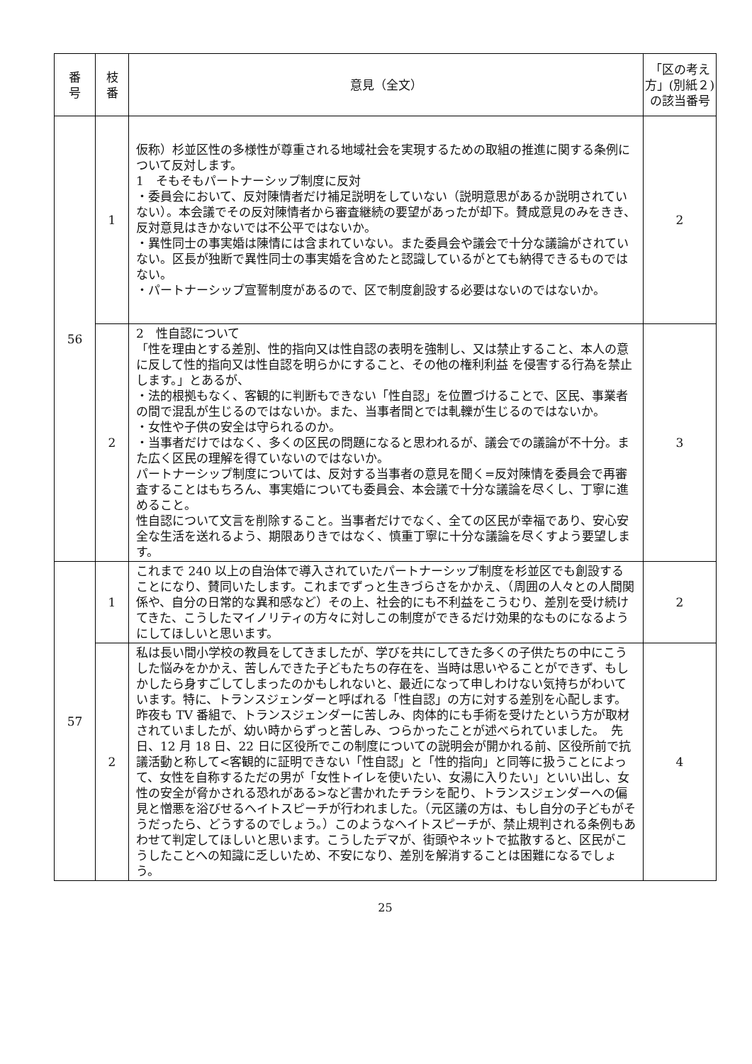| 番 号 | 枝 番 | 意見（全文） | 「区の考え方」(別紙２)の該当番号 |
| --- | --- | --- | --- |
| 56 | 1 | 仮称）杉並区性の多様性が尊重される地域社会を実現するための取組の推進に関する条例について反対します。 1 そもそもパートナーシップ制度に反対 ・委員会において、反対陳情者だけ補足説明をしていない（説明意思があるか説明されていない）。本会議でその反対陳情者から審査継続の要望があったが却下。賛成意見のみをきき、反対意見はきかないでは不公平ではないか。 ・異性同士の事実婚は陳情には含まれていない。また委員会や議会で十分な議論がされていない。区長が独断で異性同士の事実婚を含めたと認識しているがとても納得できるものではない。 ・パートナーシップ宣誓制度があるので、区で制度創設する必要はないのではないか。 | 2 |
| | 2 | 2 性自認について 「性を理由とする差別、性的指向又は性自認の表明を強制し、又は禁止すること、本人の意に反して性的指向又は性自認を明らかにすること、その他の権利利益 を侵害する行為を禁止します。」とあるが、 ・法的根拠もなく、客観的に判断もできない「性自認」を位置づけることで、区民、事業者の間で混乱が生じるのではないか。また、当事者間とでは軋轢が生じるのではないか。 ・女性や子供の安全は守られるのか。 ・当事者だけではなく、多くの区民の問題になると思われるが、議会での議論が不十分。また広く区民の理解を得ていないのではないか。 パートナーシップ制度については、反対する当事者の意見を聞く=反対陳情を委員会で再審査することはもちろん、事実婚についても委員会、本会議で十分な議論を尽くし、丁寧に進めること。 性自認について文言を削除すること。当事者だけでなく、全ての区民が幸福であり、安心安全な生活を送れるよう、期限ありきではなく、慎重丁寧に十分な議論を尽くすよう要望します。 | 3 |
| 57 | 1 | これまで 240 以上の自治体で導入されていたパートナーシップ制度を杉並区でも創設することになり、賛同いたします。これまでずっと生きづらさをかかえ、（周囲の人々との人間関係や、自分の日常的な異和感など）その上、社会的にも不利益をこうむり、差別を受け続けてきた、こうしたマイノリティの方々に対しこの制度ができるだけ効果的なものになるようにしてほしいと思います。 | 2 |
| | 2 | 私は長い間小学校の教員をしてきましたが、学びを共にしてきた多くの子供たちの中にこうした悩みをかかえ、苦しんできた子どもたちの存在を、当時は思いやることができず、もしかしたら身すごしてしまったのかもしれないと、最近になって申しわけない気持ちがわいています。特に、トランスジェンダーと呼ばれる「性自認」の方に対する差別を心配します。昨夜も TV 番組で、トランスジェンダーに苦しみ、肉体的にも手術を受けたという方が取材されていましたが、幼い時からずっと苦しみ、つらかったことが述べられていました。 先日、12 月 18 日、22 日に区役所でこの制度についての説明会が開かれる前、区役所前で抗議活動と称して<客観的に証明できない「性自認」と「性的指向」と同等に扱うことによって、女性を自称するただの男が「女性トイレを使いたい、女湯に入りたい」といい出し、女性の安全が脅かされる恐れがある>など書かれたチラシを配り、トランスジェンダーへの偏見と憎悪を浴びせるヘイトスピーチが行われました。（元区議の方は、もし自分の子どもがそうだったら、どうするのでしょう。）このようなヘイトスピーチが、禁止規判される条例もあわせて判定してほしいと思います。こうしたデマが、街頭やネットで拡散すると、区民がこうしたことへの知識に乏しいため、不安になり、差別を解消することは困難になるでしょう。 | 4 |
25